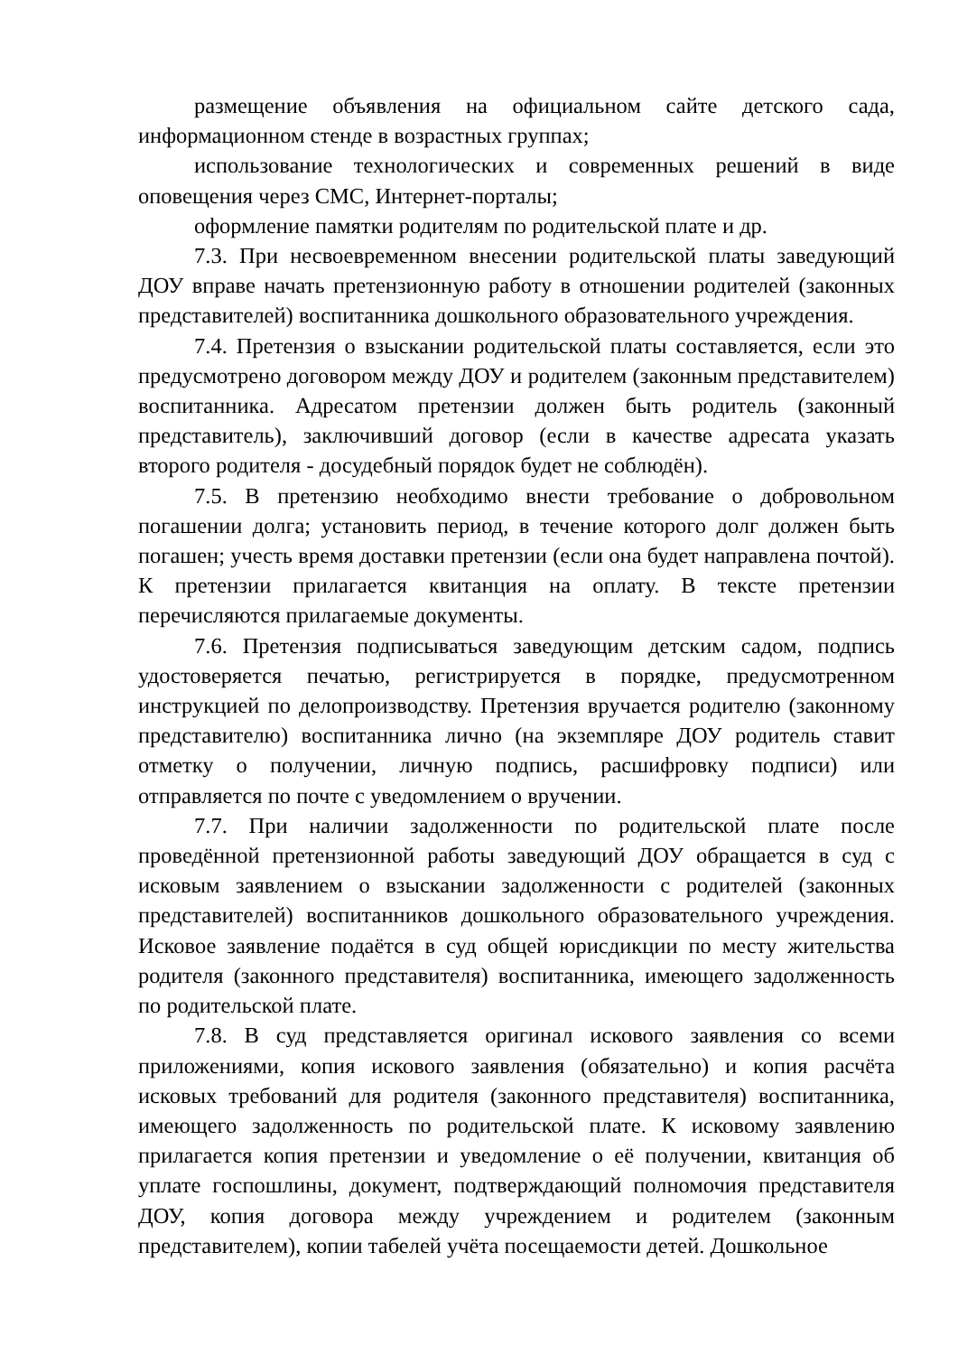размещение объявления на официальном сайте детского сада, информационном стенде в возрастных группах;
использование технологических и современных решений в виде оповещения через СМС, Интернет-порталы;
оформление памятки родителям по родительской плате и др.
7.3. При несвоевременном внесении родительской платы заведующий ДОУ вправе начать претензионную работу в отношении родителей (законных представителей) воспитанника дошкольного образовательного учреждения.
7.4. Претензия о взыскании родительской платы составляется, если это предусмотрено договором между ДОУ и родителем (законным представителем) воспитанника. Адресатом претензии должен быть родитель (законный представитель), заключивший договор (если в качестве адресата указать второго родителя - досудебный порядок будет не соблюдён).
7.5. В претензию необходимо внести требование о добровольном погашении долга; установить период, в течение которого долг должен быть погашен; учесть время доставки претензии (если она будет направлена почтой). К претензии прилагается квитанция на оплату. В тексте претензии перечисляются прилагаемые документы.
7.6. Претензия подписываться заведующим детским садом, подпись удостоверяется печатью, регистрируется в порядке, предусмотренном инструкцией по делопроизводству. Претензия вручается родителю (законному представителю) воспитанника лично (на экземпляре ДОУ родитель ставит отметку о получении, личную подпись, расшифровку подписи) или отправляется по почте с уведомлением о вручении.
7.7. При наличии задолженности по родительской плате после проведённой претензионной работы заведующий ДОУ обращается в суд с исковым заявлением о взыскании задолженности с родителей (законных представителей) воспитанников дошкольного образовательного учреждения. Исковое заявление подаётся в суд общей юрисдикции по месту жительства родителя (законного представителя) воспитанника, имеющего задолженность по родительской плате.
7.8. В суд представляется оригинал искового заявления со всеми приложениями, копия искового заявления (обязательно) и копия расчёта исковых требований для родителя (законного представителя) воспитанника, имеющего задолженность по родительской плате. К исковому заявлению прилагается копия претензии и уведомление о её получении, квитанция об уплате госпошлины, документ, подтверждающий полномочия представителя ДОУ, копия договора между учреждением и родителем (законным представителем), копии табелей учёта посещаемости детей. Дошкольное